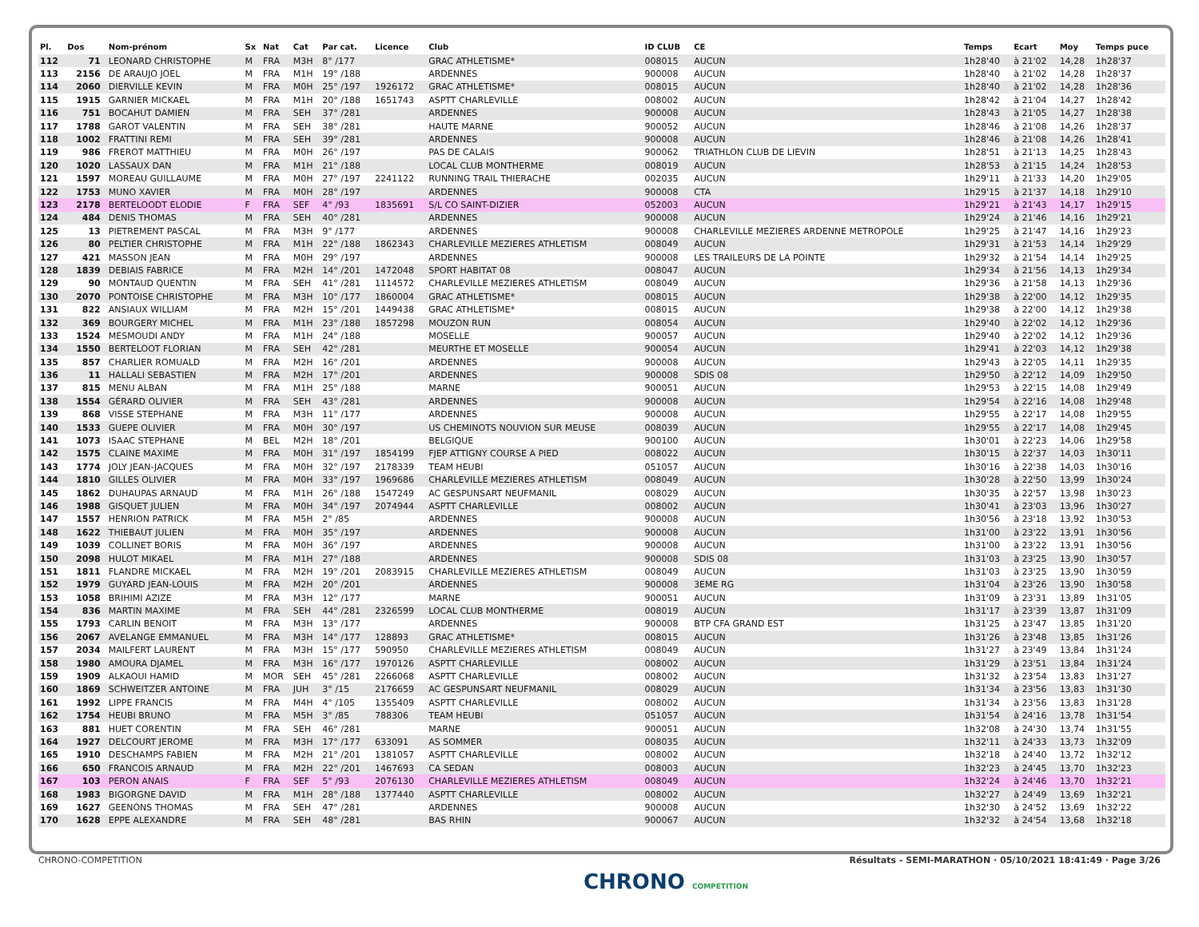| Pl. | Dos | Nom-prénom | Sx | Nat | Cat | Par cat. | Licence | Club | ID CLUB | CE | Temps | Ecart | Moy | Temps puce |
| --- | --- | --- | --- | --- | --- | --- | --- | --- | --- | --- | --- | --- | --- | --- |
| 112 | 71 | LEONARD CHRISTOPHE | M | FRA | M3H | 8° /177 | | GRAC ATHLETISME* | 008015 | AUCUN | 1h28'40 | à 21'02 | 14,28 | 1h28'37 |
| 113 | 2156 | DE ARAUJO JOEL | M | FRA | M1H | 19° /188 | | ARDENNES | 900008 | AUCUN | 1h28'40 | à 21'02 | 14,28 | 1h28'37 |
| 114 | 2060 | DIERVILLE KEVIN | M | FRA | M0H | 25° /197 | 1926172 | GRAC ATHLETISME* | 008015 | AUCUN | 1h28'40 | à 21'02 | 14,28 | 1h28'36 |
| 115 | 1915 | GARNIER MICKAEL | M | FRA | M1H | 20° /188 | 1651743 | ASPTT CHARLEVILLE | 008002 | AUCUN | 1h28'42 | à 21'04 | 14,27 | 1h28'42 |
| 116 | 751 | BOCAHUT DAMIEN | M | FRA | SEH | 37° /281 | | ARDENNES | 900008 | AUCUN | 1h28'43 | à 21'05 | 14,27 | 1h28'38 |
| 117 | 1788 | GAROT VALENTIN | M | FRA | SEH | 38° /281 | | HAUTE MARNE | 900052 | AUCUN | 1h28'46 | à 21'08 | 14,26 | 1h28'37 |
| 118 | 1002 | FRATTINI REMI | M | FRA | SEH | 39° /281 | | ARDENNES | 900008 | AUCUN | 1h28'46 | à 21'08 | 14,26 | 1h28'41 |
| 119 | 986 | FREROT MATTHIEU | M | FRA | M0H | 26° /197 | | PAS DE CALAIS | 900062 | TRIATHLON CLUB DE LIEVIN | 1h28'51 | à 21'13 | 14,25 | 1h28'43 |
| 120 | 1020 | LASSAUX DAN | M | FRA | M1H | 21° /188 | | LOCAL CLUB MONTHERME | 008019 | AUCUN | 1h28'53 | à 21'15 | 14,24 | 1h28'53 |
| 121 | 1597 | MOREAU GUILLAUME | M | FRA | M0H | 27° /197 | 2241122 | RUNNING TRAIL THIERACHE | 002035 | AUCUN | 1h29'11 | à 21'33 | 14,20 | 1h29'05 |
| 122 | 1753 | MUNO XAVIER | M | FRA | M0H | 28° /197 | | ARDENNES | 900008 | CTA | 1h29'15 | à 21'37 | 14,18 | 1h29'10 |
| 123 | 2178 | BERTELOODT ELODIE | F | FRA | SEF | 4° /93 | 1835691 | S/L CO SAINT-DIZIER | 052003 | AUCUN | 1h29'21 | à 21'43 | 14,17 | 1h29'15 |
| 124 | 484 | DENIS THOMAS | M | FRA | SEH | 40° /281 | | ARDENNES | 900008 | AUCUN | 1h29'24 | à 21'46 | 14,16 | 1h29'21 |
| 125 | 13 | PIETREMENT PASCAL | M | FRA | M3H | 9° /177 | | ARDENNES | 900008 | CHARLEVILLE MEZIERES ARDENNE METROPOLE | 1h29'25 | à 21'47 | 14,16 | 1h29'23 |
| 126 | 80 | PELTIER CHRISTOPHE | M | FRA | M1H | 22° /188 | 1862343 | CHARLEVILLE MEZIERES ATHLETISM | 008049 | AUCUN | 1h29'31 | à 21'53 | 14,14 | 1h29'29 |
| 127 | 421 | MASSON JEAN | M | FRA | M0H | 29° /197 | | ARDENNES | 900008 | LES TRAILEURS DE LA POINTE | 1h29'32 | à 21'54 | 14,14 | 1h29'25 |
| 128 | 1839 | DEBIAIS FABRICE | M | FRA | M2H | 14° /201 | 1472048 | SPORT HABITAT 08 | 008047 | AUCUN | 1h29'34 | à 21'56 | 14,13 | 1h29'34 |
| 129 | 90 | MONTAUD QUENTIN | M | FRA | SEH | 41° /281 | 1114572 | CHARLEVILLE MEZIERES ATHLETISM | 008049 | AUCUN | 1h29'36 | à 21'58 | 14,13 | 1h29'36 |
| 130 | 2070 | PONTOISE CHRISTOPHE | M | FRA | M3H | 10° /177 | 1860004 | GRAC ATHLETISME* | 008015 | AUCUN | 1h29'38 | à 22'00 | 14,12 | 1h29'35 |
| 131 | 822 | ANSIAUX WILLIAM | M | FRA | M2H | 15° /201 | 1449438 | GRAC ATHLETISME* | 008015 | AUCUN | 1h29'38 | à 22'00 | 14,12 | 1h29'38 |
| 132 | 369 | BOURGERY MICHEL | M | FRA | M1H | 23° /188 | 1857298 | MOUZON RUN | 008054 | AUCUN | 1h29'40 | à 22'02 | 14,12 | 1h29'36 |
| 133 | 1524 | MESMOUDI ANDY | M | FRA | M1H | 24° /188 | | MOSELLE | 900057 | AUCUN | 1h29'40 | à 22'02 | 14,12 | 1h29'36 |
| 134 | 1550 | BERTELOOT FLORIAN | M | FRA | SEH | 42° /281 | | MEURTHE ET MOSELLE | 900054 | AUCUN | 1h29'41 | à 22'03 | 14,12 | 1h29'38 |
| 135 | 857 | CHARLIER ROMUALD | M | FRA | M2H | 16° /201 | | ARDENNES | 900008 | AUCUN | 1h29'43 | à 22'05 | 14,11 | 1h29'35 |
| 136 | 11 | HALLALI SEBASTIEN | M | FRA | M2H | 17° /201 | | ARDENNES | 900008 | SDIS 08 | 1h29'50 | à 22'12 | 14,09 | 1h29'50 |
| 137 | 815 | MENU ALBAN | M | FRA | M1H | 25° /188 | | MARNE | 900051 | AUCUN | 1h29'53 | à 22'15 | 14,08 | 1h29'49 |
| 138 | 1554 | GÉRARD OLIVIER | M | FRA | SEH | 43° /281 | | ARDENNES | 900008 | AUCUN | 1h29'54 | à 22'16 | 14,08 | 1h29'48 |
| 139 | 868 | VISSE STEPHANE | M | FRA | M3H | 11° /177 | | ARDENNES | 900008 | AUCUN | 1h29'55 | à 22'17 | 14,08 | 1h29'55 |
| 140 | 1533 | GUEPE OLIVIER | M | FRA | M0H | 30° /197 | | US CHEMINOTS NOUVION SUR MEUSE | 008039 | AUCUN | 1h29'55 | à 22'17 | 14,08 | 1h29'45 |
| 141 | 1073 | ISAAC STEPHANE | M | BEL | M2H | 18° /201 | | BELGIQUE | 900100 | AUCUN | 1h30'01 | à 22'23 | 14,06 | 1h29'58 |
| 142 | 1575 | CLAINE MAXIME | M | FRA | M0H | 31° /197 | 1854199 | FJEP ATTIGNY COURSE A PIED | 008022 | AUCUN | 1h30'15 | à 22'37 | 14,03 | 1h30'11 |
| 143 | 1774 | JOLY JEAN-JACQUES | M | FRA | M0H | 32° /197 | 2178339 | TEAM HEUBI | 051057 | AUCUN | 1h30'16 | à 22'38 | 14,03 | 1h30'16 |
| 144 | 1810 | GILLES OLIVIER | M | FRA | M0H | 33° /197 | 1969686 | CHARLEVILLE MEZIERES ATHLETISM | 008049 | AUCUN | 1h30'28 | à 22'50 | 13,99 | 1h30'24 |
| 145 | 1862 | DUHAUPAS ARNAUD | M | FRA | M1H | 26° /188 | 1547249 | AC GESPUNSART NEUFMANIL | 008029 | AUCUN | 1h30'35 | à 22'57 | 13,98 | 1h30'23 |
| 146 | 1988 | GISQUET JULIEN | M | FRA | M0H | 34° /197 | 2074944 | ASPTT CHARLEVILLE | 008002 | AUCUN | 1h30'41 | à 23'03 | 13,96 | 1h30'27 |
| 147 | 1557 | HENRION PATRICK | M | FRA | M5H | 2° /85 | | ARDENNES | 900008 | AUCUN | 1h30'56 | à 23'18 | 13,92 | 1h30'53 |
| 148 | 1622 | THIEBAUT JULIEN | M | FRA | M0H | 35° /197 | | ARDENNES | 900008 | AUCUN | 1h31'00 | à 23'22 | 13,91 | 1h30'56 |
| 149 | 1039 | COLLINET BORIS | M | FRA | M0H | 36° /197 | | ARDENNES | 900008 | AUCUN | 1h31'00 | à 23'22 | 13,91 | 1h30'56 |
| 150 | 2098 | HULOT MIKAEL | M | FRA | M1H | 27° /188 | | ARDENNES | 900008 | SDIS 08 | 1h31'03 | à 23'25 | 13,90 | 1h30'57 |
| 151 | 1811 | FLANDRE MICKAEL | M | FRA | M2H | 19° /201 | 2083915 | CHARLEVILLE MEZIERES ATHLETISM | 008049 | AUCUN | 1h31'03 | à 23'25 | 13,90 | 1h30'59 |
| 152 | 1979 | GUYARD JEAN-LOUIS | M | FRA | M2H | 20° /201 | | ARDENNES | 900008 | 3EME RG | 1h31'04 | à 23'26 | 13,90 | 1h30'58 |
| 153 | 1058 | BRIHIMI AZIZE | M | FRA | M3H | 12° /177 | | MARNE | 900051 | AUCUN | 1h31'09 | à 23'31 | 13,89 | 1h31'05 |
| 154 | 836 | MARTIN MAXIME | M | FRA | SEH | 44° /281 | 2326599 | LOCAL CLUB MONTHERME | 008019 | AUCUN | 1h31'17 | à 23'39 | 13,87 | 1h31'09 |
| 155 | 1793 | CARLIN BENOIT | M | FRA | M3H | 13° /177 | | ARDENNES | 900008 | BTP CFA GRAND EST | 1h31'25 | à 23'47 | 13,85 | 1h31'20 |
| 156 | 2067 | AVELANGE EMMANUEL | M | FRA | M3H | 14° /177 | 128893 | GRAC ATHLETISME* | 008015 | AUCUN | 1h31'26 | à 23'48 | 13,85 | 1h31'26 |
| 157 | 2034 | MAILFERT LAURENT | M | FRA | M3H | 15° /177 | 590950 | CHARLEVILLE MEZIERES ATHLETISM | 008049 | AUCUN | 1h31'27 | à 23'49 | 13,84 | 1h31'24 |
| 158 | 1980 | AMOURA DJAMEL | M | FRA | M3H | 16° /177 | 1970126 | ASPTT CHARLEVILLE | 008002 | AUCUN | 1h31'29 | à 23'51 | 13,84 | 1h31'24 |
| 159 | 1909 | ALKAOUI HAMID | M | MOR | SEH | 45° /281 | 2266068 | ASPTT CHARLEVILLE | 008002 | AUCUN | 1h31'32 | à 23'54 | 13,83 | 1h31'27 |
| 160 | 1869 | SCHWEITZER ANTOINE | M | FRA | JUH | 3° /15 | 2176659 | AC GESPUNSART NEUFMANIL | 008029 | AUCUN | 1h31'34 | à 23'56 | 13,83 | 1h31'30 |
| 161 | 1992 | LIPPE FRANCIS | M | FRA | M4H | 4° /105 | 1355409 | ASPTT CHARLEVILLE | 008002 | AUCUN | 1h31'34 | à 23'56 | 13,83 | 1h31'28 |
| 162 | 1754 | HEUBI BRUNO | M | FRA | M5H | 3° /85 | 788306 | TEAM HEUBI | 051057 | AUCUN | 1h31'54 | à 24'16 | 13,78 | 1h31'54 |
| 163 | 881 | HUET CORENTIN | M | FRA | SEH | 46° /281 | | MARNE | 900051 | AUCUN | 1h32'08 | à 24'30 | 13,74 | 1h31'55 |
| 164 | 1927 | DELCOURT JEROME | M | FRA | M3H | 17° /177 | 633091 | AS SOMMER | 008035 | AUCUN | 1h32'11 | à 24'33 | 13,73 | 1h32'09 |
| 165 | 1910 | DESCHAMPS FABIEN | M | FRA | M2H | 21° /201 | 1381057 | ASPTT CHARLEVILLE | 008002 | AUCUN | 1h32'18 | à 24'40 | 13,72 | 1h32'12 |
| 166 | 650 | FRANCOIS ARNAUD | M | FRA | M2H | 22° /201 | 1467693 | CA SEDAN | 008003 | AUCUN | 1h32'23 | à 24'45 | 13,70 | 1h32'23 |
| 167 | 103 | PERON ANAIS | F | FRA | SEF | 5° /93 | 2076130 | CHARLEVILLE MEZIERES ATHLETISM | 008049 | AUCUN | 1h32'24 | à 24'46 | 13,70 | 1h32'21 |
| 168 | 1983 | BIGORGNE DAVID | M | FRA | M1H | 28° /188 | 1377440 | ASPTT CHARLEVILLE | 008002 | AUCUN | 1h32'27 | à 24'49 | 13,69 | 1h32'21 |
| 169 | 1627 | GEENONS THOMAS | M | FRA | SEH | 47° /281 | | ARDENNES | 900008 | AUCUN | 1h32'30 | à 24'52 | 13,69 | 1h32'22 |
| 170 | 1628 | EPPE ALEXANDRE | M | FRA | SEH | 48° /281 | | BAS RHIN | 900067 | AUCUN | 1h32'32 | à 24'54 | 13,68 | 1h32'18 |
CHRONO-COMPETITION Résultats - SEMI-MARATHON · 05/10/2021 18:41:49 · Page 3/26
CHRONO COMPETITION